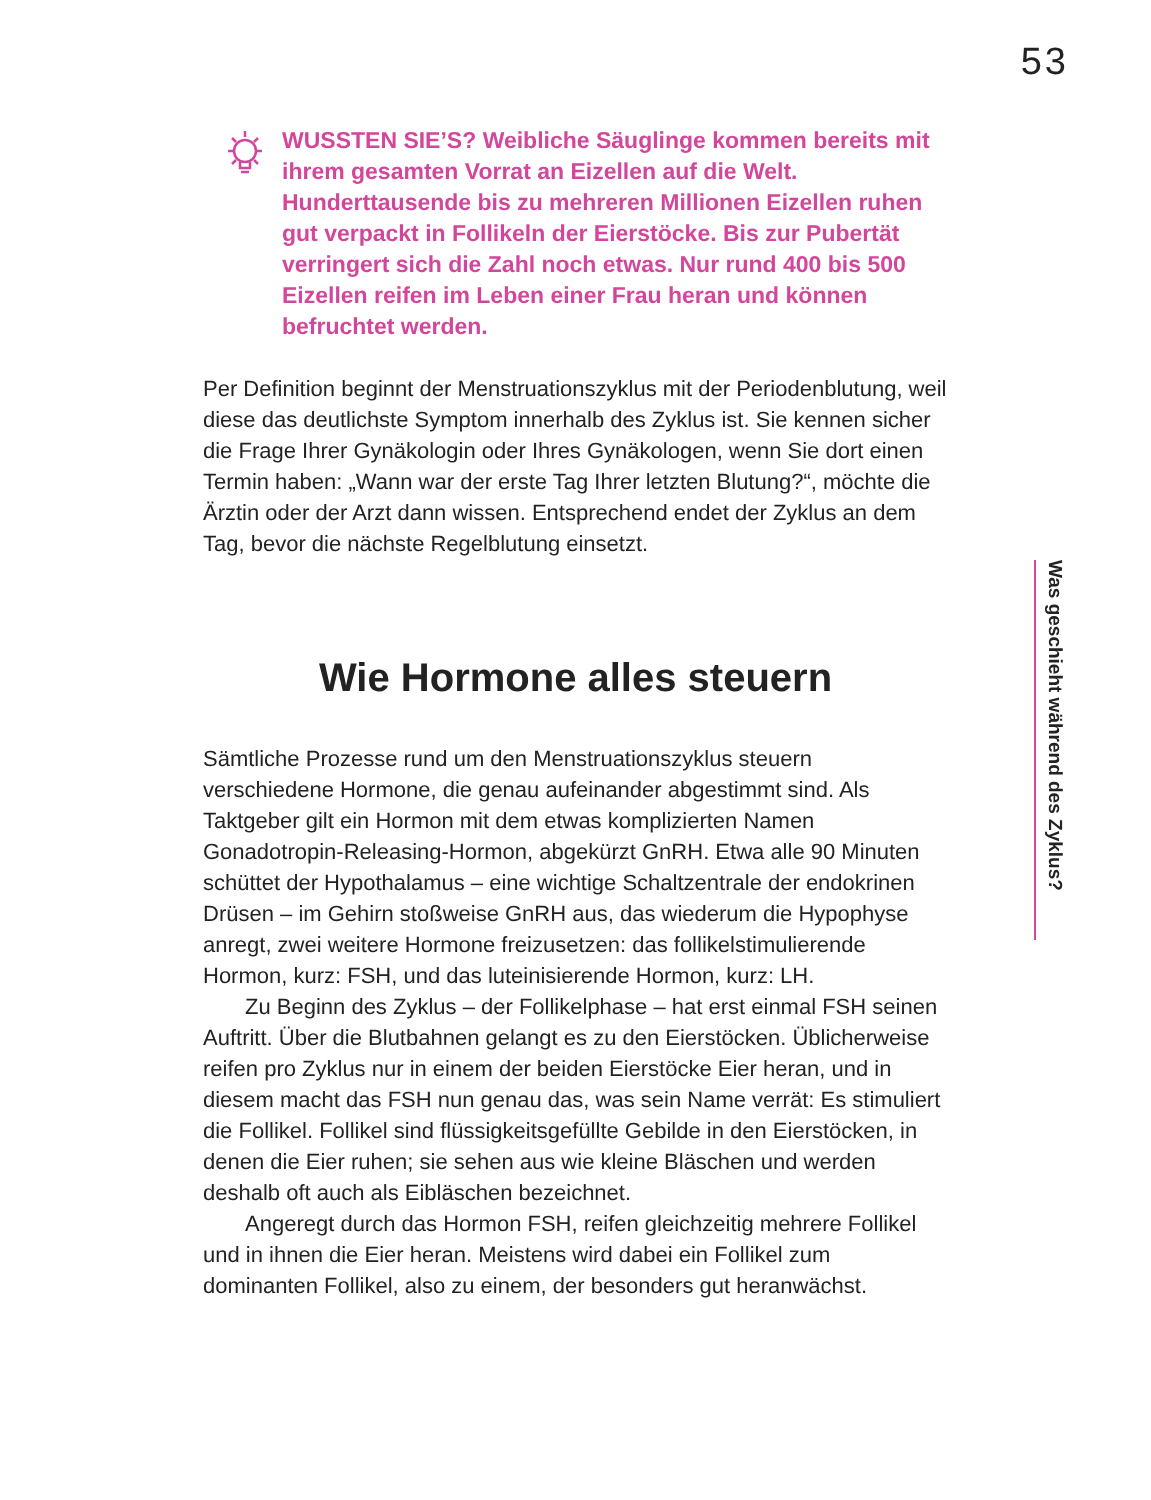53
WUSSTEN SIE’S? Weibliche Säuglinge kommen bereits mit ihrem gesamten Vorrat an Eizellen auf die Welt. Hunderttausende bis zu mehreren Millionen Eizellen ruhen gut verpackt in Follikeln der Eierstöcke. Bis zur Pubertät verringert sich die Zahl noch etwas. Nur rund 400 bis 500 Eizellen reifen im Leben einer Frau heran und können befruchtet werden.
Per Definition beginnt der Menstruationszyklus mit der Periodenblutung, weil diese das deutlichste Symptom innerhalb des Zyklus ist. Sie kennen sicher die Frage Ihrer Gynäkologin oder Ihres Gynäkologen, wenn Sie dort einen Termin haben: „Wann war der erste Tag Ihrer letzten Blutung?“, möchte die Ärztin oder der Arzt dann wissen. Entsprechend endet der Zyklus an dem Tag, bevor die nächste Regelblutung einsetzt.
Wie Hormone alles steuern
Sämtliche Prozesse rund um den Menstruationszyklus steuern verschiedene Hormone, die genau aufeinander abgestimmt sind. Als Taktgeber gilt ein Hormon mit dem etwas komplizierten Namen Gonadotropin-Releasing-Hormon, abgekürzt GnRH. Etwa alle 90 Minuten schüttet der Hypothalamus – eine wichtige Schaltzentrale der endokrinen Drüsen – im Gehirn stoßweise GnRH aus, das wiederum die Hypophyse anregt, zwei weitere Hormone freizusetzen: das follikelstimulierende Hormon, kurz: FSH, und das luteinisierende Hormon, kurz: LH.
Zu Beginn des Zyklus – der Follikelphase – hat erst einmal FSH seinen Auftritt. Über die Blutbahnen gelangt es zu den Eierstöcken. Üblicherweise reifen pro Zyklus nur in einem der beiden Eierstöcke Eier heran, und in diesem macht das FSH nun genau das, was sein Name verrät: Es stimuliert die Follikel. Follikel sind flüssigkeitsgefüllte Gebilde in den Eierstöcken, in denen die Eier ruhen; sie sehen aus wie kleine Bläschen und werden deshalb oft auch als Eibläschen bezeichnet.
Angeregt durch das Hormon FSH, reifen gleichzeitig mehrere Follikel und in ihnen die Eier heran. Meistens wird dabei ein Follikel zum dominanten Follikel, also zu einem, der besonders gut heranwächst.
Was geschieht während des Zyklus?